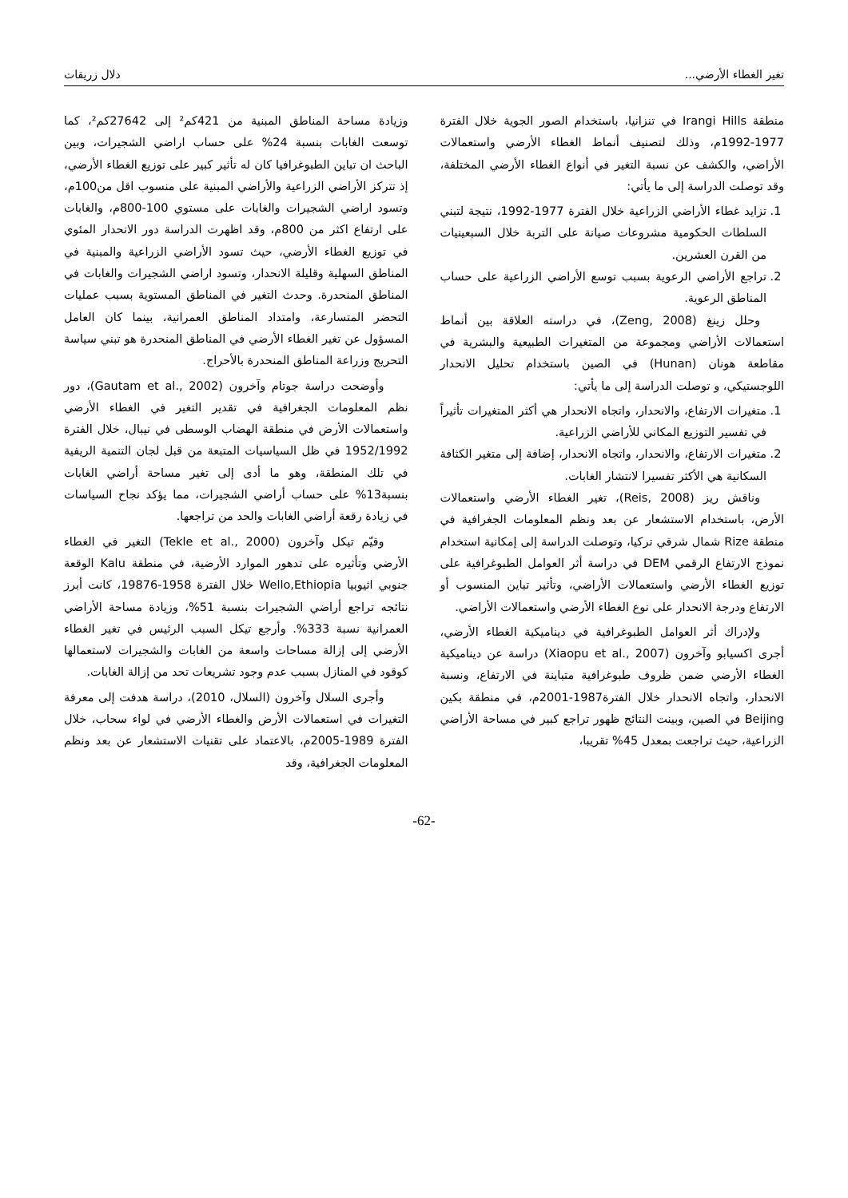تغير الغطاء الأرضي... دلال زريقات
منطقة Irangi Hills في تنزانيا، باستخدام الصور الجوية خلال الفترة 1977-1992م، وذلك لتصنيف أنماط الغطاء الأرضي واستعمالات الأراضي، والكشف عن نسبة التغير في أنواع الغطاء الأرضي المختلفة، وقد توصلت الدراسة إلى ما يأتي:
1. تزايد غطاء الأراضي الزراعية خلال الفترة 1977-1992، نتيجة لتبني السلطات الحكومية مشروعات صيانة على التربة خلال السبعينيات من القرن العشرين.
2. تراجع الأراضي الرعوية بسبب توسع الأراضي الزراعية على حساب المناطق الرعوية.
وحلل زينغ (Zeng, 2008)، في دراسته العلاقة بين أنماط استعمالات الأراضي ومجموعة من المتغيرات الطبيعية والبشرية في مقاطعة هونان (Hunan) في الصين باستخدام تحليل الانحدار اللوجستيكي، و توصلت الدراسة إلى ما يأتي:
1. متغيرات الارتفاع، والانحدار، واتجاه الانحدار هي أكثر المتغيرات تأثيراً في تفسير التوزيع المكاني للأراضي الزراعية.
2. متغيرات الارتفاع، والانحدار، واتجاه الانحدار، إضافة إلى متغير الكثافة السكانية هي الأكثر تفسيرا لانتشار الغابات.
وناقش ريز (Reis, 2008)، تغير الغطاء الأرضي واستعمالات الأرض، باستخدام الاستشعار عن بعد ونظم المعلومات الجغرافية في منطقة Rize شمال شرقي تركيا، وتوصلت الدراسة إلى إمكانية استخدام نموذج الارتفاع الرقمي DEM في دراسة أثر العوامل الطبوغرافية على توزيع الغطاء الأرضي واستعمالات الأراضي، وتأثير تباين المنسوب أو الارتفاع ودرجة الانحدار على نوع الغطاء الأرضي واستعمالات الأراضي.
ولإدراك أثر العوامل الطبوغرافية في ديناميكية الغطاء الأرضي، أجرى اكسيابو وآخرون (Xiaopu et al., 2007) دراسة عن ديناميكية الغطاء الأرضي ضمن ظروف طبوغرافية متباينة في الارتفاع، ونسبة الانحدار، واتجاه الانحدار خلال الفترة1987-2001م، في منطقة بكين Beijing في الصين، وبينت النتائج ظهور تراجع كبير في مساحة الأراضي الزراعية، حيث تراجعت بمعدل 45% تقريبا،
وزيادة مساحة المناطق المبنية من 421كم² إلى 27642كم²، كما توسعت الغابات بنسبة 24% على حساب اراضي الشجيرات، وبين الباحث ان تباين الطبوغرافيا كان له تأثير كبير على توزيع الغطاء الأرضي، إذ تتركز الأراضي الزراعية والأراضي المبنية على منسوب اقل من100م، وتسود اراضي الشجيرات والغابات على مستوي 100-800م، والغابات على ارتفاع اكثر من 800م، وقد اظهرت الدراسة دور الانحدار المئوي في توزيع الغطاء الأرضي، حيث تسود الأراضي الزراعية والمبنية في المناطق السهلية وقليلة الانحدار، وتسود اراضي الشجيرات والغابات في المناطق المنحدرة. وحدث التغير في المناطق المستوية بسبب عمليات التحضر المتسارعة، وامتداد المناطق العمرانية، بينما كان العامل المسؤول عن تغير الغطاء الأرضي في المناطق المنحدرة هو تبني سياسة التحريج وزراعة المناطق المنحدرة بالأحراج.
وأوضحت دراسة جوتام وآخرون (Gautam et al., 2002)، دور نظم المعلومات الجغرافية في تقدير التغير في الغطاء الأرضي واستعمالات الأرض في منطقة الهضاب الوسطى في نيبال، خلال الفترة 1952/1992 في ظل السياسيات المتبعة من قبل لجان التنمية الريفية في تلك المنطقة، وهو ما أدى إلى تغير مساحة أراضي الغابات بنسبة13% على حساب أراضي الشجيرات، مما يؤكد نجاح السياسات في زيادة رقعة أراضي الغابات والحد من تراجعها.
وقيّم تيكل وآخرون (Tekle et al., 2000) التغير في الغطاء الأرضي وتأثيره على تدهور الموارد الأرضية، في منطقة Kalu الوقعة جنوبي اثيوبيا Wello,Ethiopia خلال الفترة 1958-19876، كانت أبرز نتائجه تراجع أراضي الشجيرات بنسبة 51%، وزيادة مساحة الأراضي العمرانية نسبة 333%. وأرجع تيكل السبب الرئيس في تغير الغطاء الأرضي إلى إزالة مساحات واسعة من الغابات والشجيرات لاستعمالها كوقود في المنازل بسبب عدم وجود تشريعات تحد من إزالة الغابات.
وأجرى السلال وآخرون (السلال، 2010)، دراسة هدفت إلى معرفة التغيرات في استعمالات الأرض والغطاء الأرضي في لواء سحاب، خلال الفترة 1989-2005م، بالاعتماد على تقنيات الاستشعار عن بعد ونظم المعلومات الجغرافية، وقد
-62-